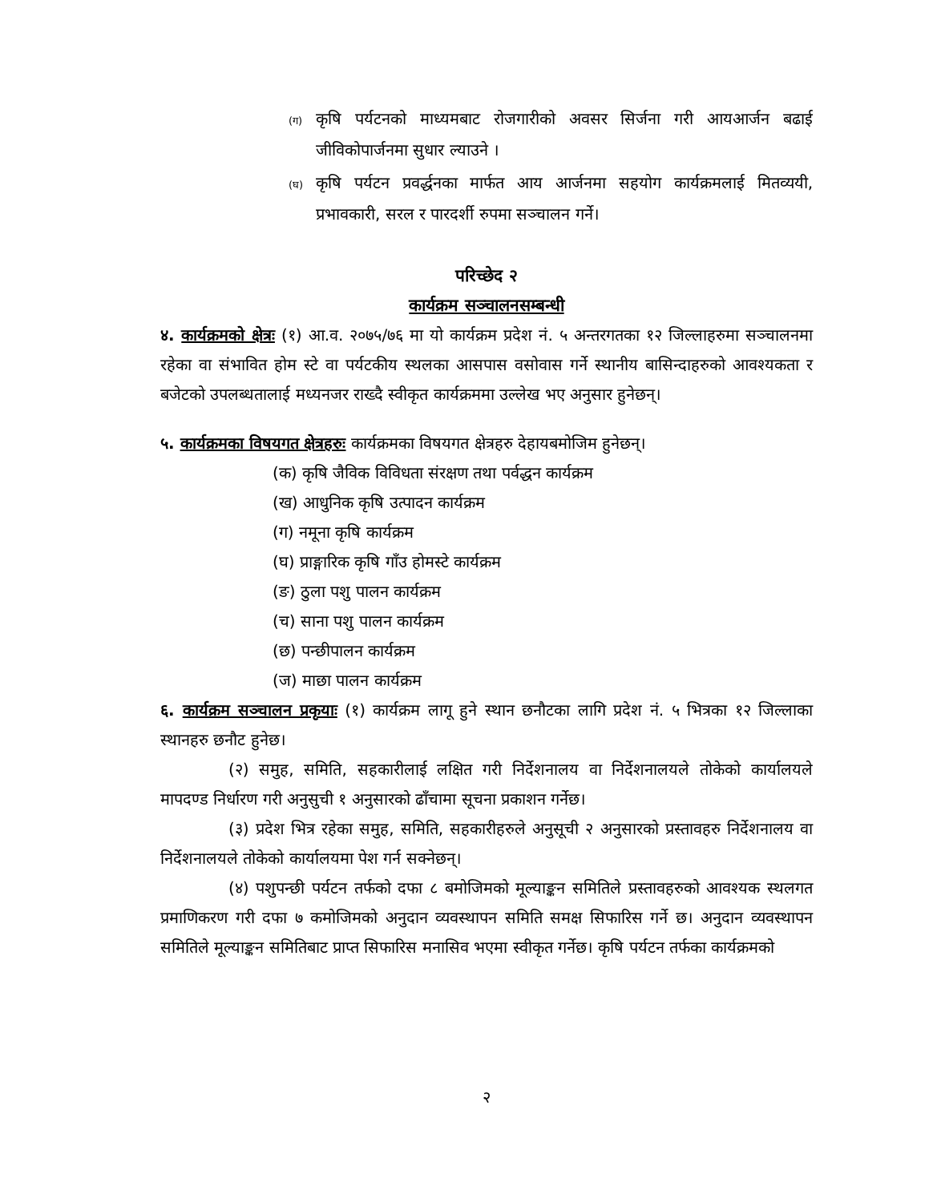(ग) कृषि पर्यटनको माध्यमबाट रोजगारीको अवसर सिर्जना गरी आयआर्जन बढाई जीविकोपार्जनमा सुधार ल्याउने ।
(घ) कृषि पर्यटन प्रवर्द्धनका मार्फत आय आर्जनमा सहयोग कार्यक्रमलाई मितव्ययी, प्रभावकारी, सरल र पारदर्शी रुपमा सञ्चालन गर्ने।
परिच्छेद २
कार्यक्रम सञ्चालनसम्बन्धी
४. कार्यक्रमको क्षेत्रः (१) आ.व. २०७५/७६ मा यो कार्यक्रम प्रदेश नं. ५ अन्तरगतका १२ जिल्लाहरुमा सञ्चालनमा रहेका वा संभावित होम स्टे वा पर्यटकीय स्थलका आसपास वसोवास गर्ने स्थानीय बासिन्दाहरुको आवश्यकता र बजेटको उपलब्धतालाई मध्यनजर राख्दै स्वीकृत कार्यक्रममा उल्लेख भए अनुसार हुनेछन्।
५. कार्यक्रमका विषयगत क्षेत्रहरुः कार्यक्रमका विषयगत क्षेत्रहरु देहायबमोजिम हुनेछन्।
(क) कृषि जैविक विविधता संरक्षण तथा पर्वद्धन कार्यक्रम
(ख) आधुनिक कृषि उत्पादन कार्यक्रम
(ग) नमूना कृषि कार्यक्रम
(घ) प्राङ्गारिक कृषि गाँउ होमस्टे कार्यक्रम
(ङ) ठुला पशु पालन कार्यक्रम
(च) साना पशु पालन कार्यक्रम
(छ) पन्छीपालन कार्यक्रम
(ज) माछा पालन कार्यक्रम
६. कार्यक्रम सञ्चालन प्रकृयाः (१) कार्यक्रम लागू हुने स्थान छनौटका लागि प्रदेश नं. ५ भित्रका १२ जिल्लाका स्थानहरु छनौट हुनेछ।
(२) समुह, समिति, सहकारीलाई लक्षित गरी निर्देशनालय वा निर्देशनालयले तोकेको कार्यालयले मापदण्ड निर्धारण गरी अनुसुची १ अनुसारको ढाँचामा सूचना प्रकाशन गर्नेछ।
(३) प्रदेश भित्र रहेका समुह, समिति, सहकारीहरुले अनुसूची २ अनुसारको प्रस्तावहरु निर्देशनालय वा निर्देशनालयले तोकेको कार्यालयमा पेश गर्न सक्नेछन्।
(४) पशुपन्छी पर्यटन तर्फको दफा ८ बमोजिमको मूल्याङ्कन समितिले प्रस्तावहरुको आवश्यक स्थलगत प्रमाणिकरण गरी दफा ७ कमोजिमको अनुदान व्यवस्थापन समिति समक्ष सिफारिस गर्ने छ। अनुदान व्यवस्थापन समितिले मूल्याङ्कन समितिबाट प्राप्त सिफारिस मनासिव भएमा स्वीकृत गर्नेछ। कृषि पर्यटन तर्फका कार्यक्रमको
२